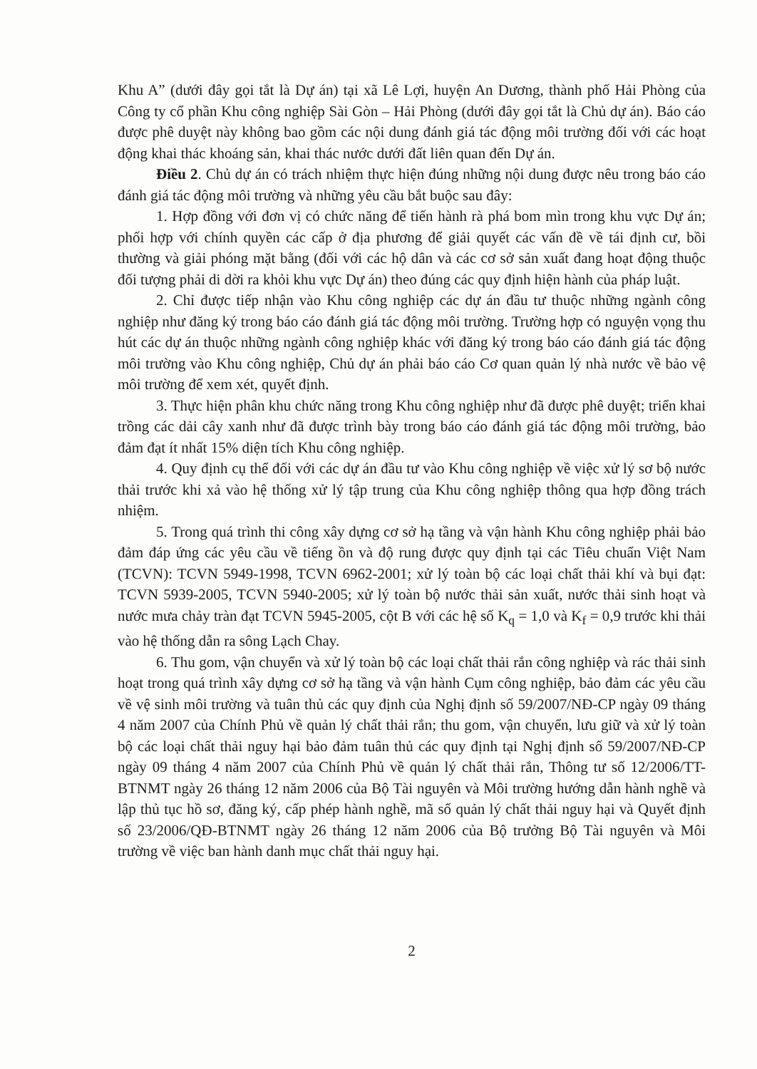Khu A” (dưới đây gọi tắt là Dự án) tại xã Lê Lợi, huyện An Dương, thành phố Hải Phòng của Công ty cổ phần Khu công nghiệp Sài Gòn – Hải Phòng (dưới đây gọi tắt là Chủ dự án). Báo cáo được phê duyệt này không bao gồm các nội dung đánh giá tác động môi trường đối với các hoạt động khai thác khoáng sản, khai thác nước dưới đất liên quan đến Dự án.
Điều 2. Chủ dự án có trách nhiệm thực hiện đúng những nội dung được nêu trong báo cáo đánh giá tác động môi trường và những yêu cầu bắt buộc sau đây:
1. Hợp đồng với đơn vị có chức năng để tiến hành rà phá bom mìn trong khu vực Dự án; phối hợp với chính quyền các cấp ở địa phương để giải quyết các vấn đề về tái định cư, bồi thường và giải phóng mặt bằng (đối với các hộ dân và các cơ sở sản xuất đang hoạt động thuộc đối tượng phải di dời ra khỏi khu vực Dự án) theo đúng các quy định hiện hành của pháp luật.
2. Chỉ được tiếp nhận vào Khu công nghiệp các dự án đầu tư thuộc những ngành công nghiệp như đăng ký trong báo cáo đánh giá tác động môi trường. Trường hợp có nguyện vọng thu hút các dự án thuộc những ngành công nghiệp khác với đăng ký trong báo cáo đánh giá tác động môi trường vào Khu công nghiệp, Chủ dự án phải báo cáo Cơ quan quản lý nhà nước về bảo vệ môi trường để xem xét, quyết định.
3. Thực hiện phân khu chức năng trong Khu công nghiệp như đã được phê duyệt; triển khai trồng các dải cây xanh như đã được trình bày trong báo cáo đánh giá tác động môi trường, bảo đảm đạt ít nhất 15% diện tích Khu công nghiệp.
4. Quy định cụ thể đối với các dự án đầu tư vào Khu công nghiệp về việc xử lý sơ bộ nước thải trước khi xả vào hệ thống xử lý tập trung của Khu công nghiệp thông qua hợp đồng trách nhiệm.
5. Trong quá trình thi công xây dựng cơ sở hạ tầng và vận hành Khu công nghiệp phải bảo đảm đáp ứng các yêu cầu về tiếng ồn và độ rung được quy định tại các Tiêu chuẩn Việt Nam (TCVN): TCVN 5949-1998, TCVN 6962-2001; xử lý toàn bộ các loại chất thải khí và bụi đạt: TCVN 5939-2005, TCVN 5940-2005; xử lý toàn bộ nước thải sản xuất, nước thải sinh hoạt và nước mưa chảy tràn đạt TCVN 5945-2005, cột B với các hệ số K<sub>q</sub> = 1,0 và K<sub>f</sub> = 0,9 trước khi thải vào hệ thống dẫn ra sông Lạch Chay.
6. Thu gom, vận chuyển và xử lý toàn bộ các loại chất thải rắn công nghiệp và rác thải sinh hoạt trong quá trình xây dựng cơ sở hạ tầng và vận hành Cụm công nghiệp, bảo đảm các yêu cầu về vệ sinh môi trường và tuân thủ các quy định của Nghị định số 59/2007/NĐ-CP ngày 09 tháng 4 năm 2007 của Chính Phủ về quản lý chất thải rắn; thu gom, vận chuyển, lưu giữ và xử lý toàn bộ các loại chất thải nguy hại bảo đảm tuân thủ các quy định tại Nghị định số 59/2007/NĐ-CP ngày 09 tháng 4 năm 2007 của Chính Phủ về quản lý chất thải rắn, Thông tư số 12/2006/TT-BTNMT ngày 26 tháng 12 năm 2006 của Bộ Tài nguyên và Môi trường hướng dẫn hành nghề và lập thủ tục hồ sơ, đăng ký, cấp phép hành nghề, mã số quản lý chất thải nguy hại và Quyết định số 23/2006/QĐ-BTNMT ngày 26 tháng 12 năm 2006 của Bộ trưởng Bộ Tài nguyên và Môi trường về việc ban hành danh mục chất thải nguy hại.
2